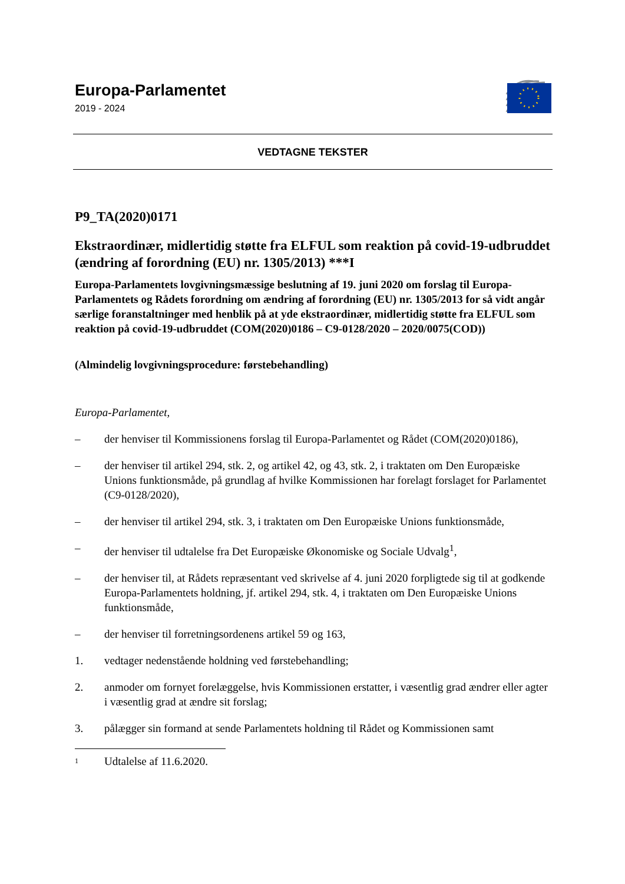Europa-Parlamentet
2019 - 2024
VEDTAGNE TEKSTER
P9_TA(2020)0171
Ekstraordinær, midlertidig støtte fra ELFUL som reaktion på covid-19-udbruddet (ændring af forordning (EU) nr. 1305/2013) ***I
Europa-Parlamentets lovgivningsmæssige beslutning af 19. juni 2020 om forslag til Europa-Parlamentets og Rådets forordning om ændring af forordning (EU) nr. 1305/2013 for så vidt angår særlige foranstaltninger med henblik på at yde ekstraordinær, midlertidig støtte fra ELFUL som reaktion på covid-19-udbruddet (COM(2020)0186 – C9-0128/2020 – 2020/0075(COD))
(Almindelig lovgivningsprocedure: førstebehandling)
Europa-Parlamentet,
– der henviser til Kommissionens forslag til Europa-Parlamentet og Rådet (COM(2020)0186),
– der henviser til artikel 294, stk. 2, og artikel 42, og 43, stk. 2, i traktaten om Den Europæiske Unions funktionsmåde, på grundlag af hvilke Kommissionen har forelagt forslaget for Parlamentet (C9-0128/2020),
– der henviser til artikel 294, stk. 3, i traktaten om Den Europæiske Unions funktionsmåde,
– der henviser til udtalelse fra Det Europæiske Økonomiske og Sociale Udvalg<sup>1</sup>,
– der henviser til, at Rådets repræsentant ved skrivelse af 4. juni 2020 forpligtede sig til at godkende Europa-Parlamentets holdning, jf. artikel 294, stk. 4, i traktaten om Den Europæiske Unions funktionsmåde,
– der henviser til forretningsordenens artikel 59 og 163,
1. vedtager nedenstående holdning ved førstebehandling;
2. anmoder om fornyet forelæggelse, hvis Kommissionen erstatter, i væsentlig grad ændrer eller agter i væsentlig grad at ændre sit forslag;
3. pålægger sin formand at sende Parlamentets holdning til Rådet og Kommissionen samt
1 Udtalelse af 11.6.2020.